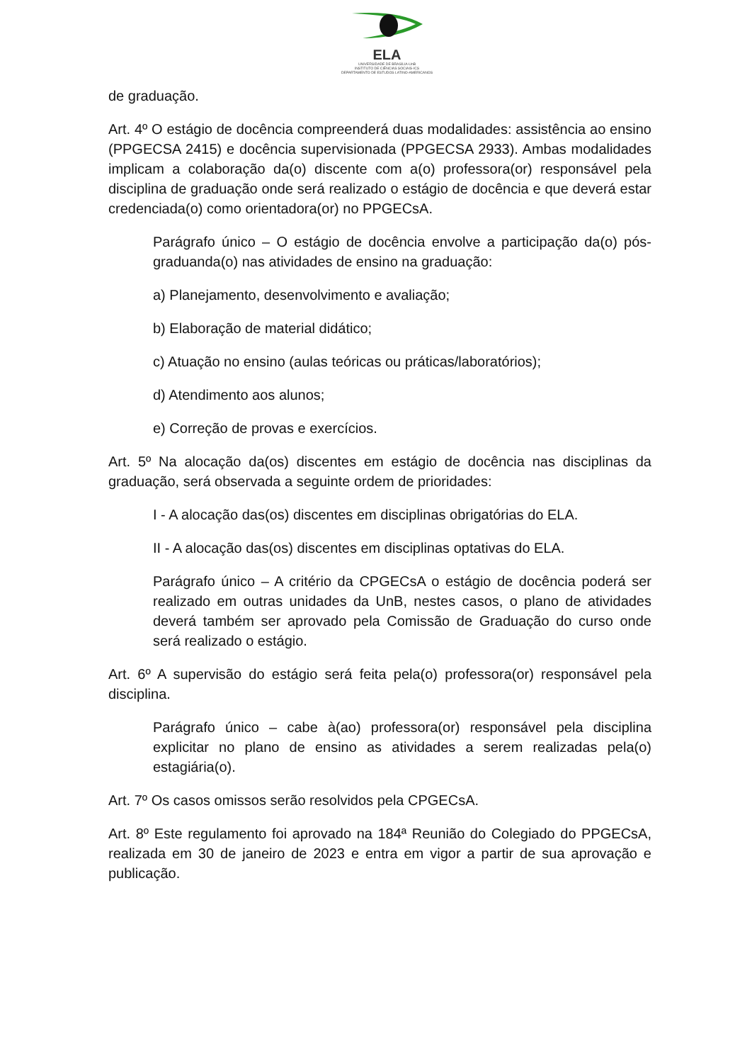ELA
UNIVERSIDADE DE BRASÍLIA-UnB
INSTITUTO DE CIÊNCIAS SOCIAIS-ICS
DEPARTAMENTO DE ESTUDOS LATINO-AMERICANOS
de graduação.
Art. 4º O estágio de docência compreenderá duas modalidades: assistência ao ensino (PPGECSA 2415) e docência supervisionada (PPGECSA 2933). Ambas modalidades implicam a colaboração da(o) discente com a(o) professora(or) responsável pela disciplina de graduação onde será realizado o estágio de docência e que deverá estar credenciada(o) como orientadora(or) no PPGECsA.
Parágrafo único – O estágio de docência envolve a participação da(o) pós-graduanda(o) nas atividades de ensino na graduação:
a) Planejamento, desenvolvimento e avaliação;
b) Elaboração de material didático;
c) Atuação no ensino (aulas teóricas ou práticas/laboratórios);
d) Atendimento aos alunos;
e) Correção de provas e exercícios.
Art. 5º Na alocação da(os) discentes em estágio de docência nas disciplinas da graduação, será observada a seguinte ordem de prioridades:
I - A alocação das(os) discentes em disciplinas obrigatórias do ELA.
II - A alocação das(os) discentes em disciplinas optativas do ELA.
Parágrafo único – A critério da CPGECsA o estágio de docência poderá ser realizado em outras unidades da UnB, nestes casos, o plano de atividades deverá também ser aprovado pela Comissão de Graduação do curso onde será realizado o estágio.
Art. 6º A supervisão do estágio será feita pela(o) professora(or) responsável pela disciplina.
Parágrafo único – cabe à(ao) professora(or) responsável pela disciplina explicitar no plano de ensino as atividades a serem realizadas pela(o) estagiária(o).
Art. 7º Os casos omissos serão resolvidos pela CPGECsA.
Art. 8º Este regulamento foi aprovado na 184ª Reunião do Colegiado do PPGECsA, realizada em 30 de janeiro de 2023 e entra em vigor a partir de sua aprovação e publicação.